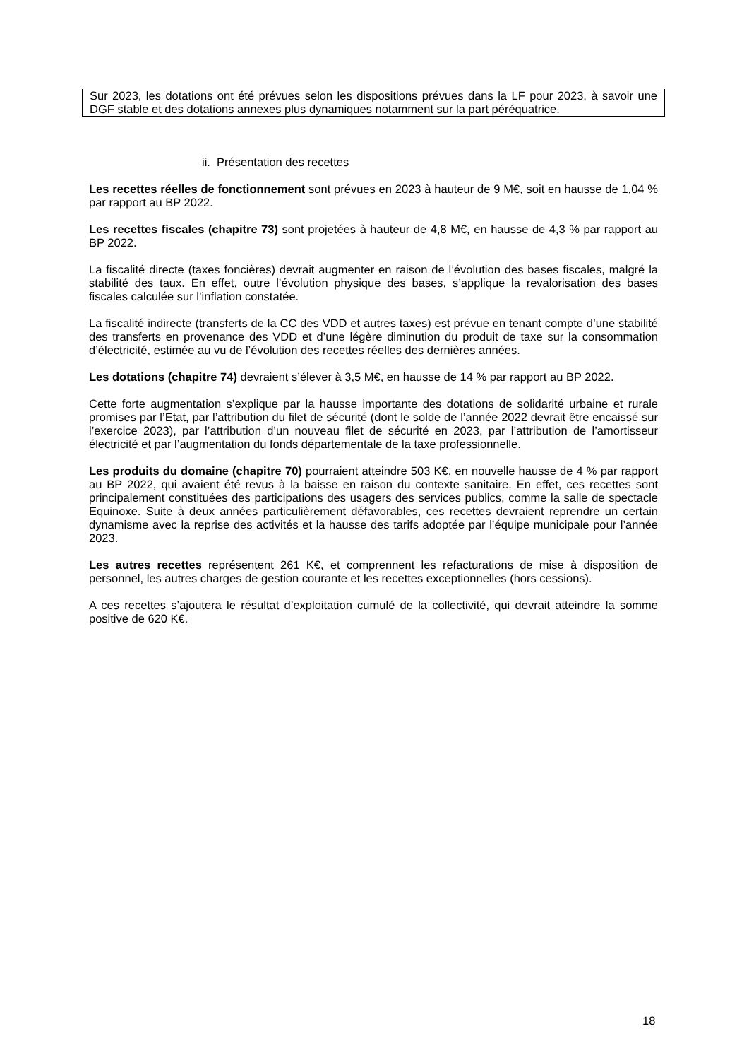Sur 2023, les dotations ont été prévues selon les dispositions prévues dans la LF pour 2023, à savoir une DGF stable et des dotations annexes plus dynamiques notamment sur la part péréquatrice.
ii. Présentation des recettes
Les recettes réelles de fonctionnement sont prévues en 2023 à hauteur de 9 M€, soit en hausse de 1,04 % par rapport au BP 2022.
Les recettes fiscales (chapitre 73) sont projetées à hauteur de 4,8 M€, en hausse de 4,3 % par rapport au BP 2022.
La fiscalité directe (taxes foncières) devrait augmenter en raison de l’évolution des bases fiscales, malgré la stabilité des taux. En effet, outre l’évolution physique des bases, s’applique la revalorisation des bases fiscales calculée sur l’inflation constatée.
La fiscalité indirecte (transferts de la CC des VDD et autres taxes) est prévue en tenant compte d’une stabilité des transferts en provenance des VDD et d’une légère diminution du produit de taxe sur la consommation d’électricité, estimée au vu de l’évolution des recettes réelles des dernières années.
Les dotations (chapitre 74) devraient s’élever à 3,5 M€, en hausse de 14 % par rapport au BP 2022.
Cette forte augmentation s’explique par la hausse importante des dotations de solidarité urbaine et rurale promises par l’Etat, par l’attribution du filet de sécurité (dont le solde de l’année 2022 devrait être encaissé sur l’exercice 2023), par l’attribution d’un nouveau filet de sécurité en 2023, par l’attribution de l’amortisseur électricité et par l’augmentation du fonds départementale de la taxe professionnelle.
Les produits du domaine (chapitre 70) pourraient atteindre 503 K€, en nouvelle hausse de 4 % par rapport au BP 2022, qui avaient été revus à la baisse en raison du contexte sanitaire. En effet, ces recettes sont principalement constituées des participations des usagers des services publics, comme la salle de spectacle Equinoxe. Suite à deux années particulièrement défavorables, ces recettes devraient reprendre un certain dynamisme avec la reprise des activités et la hausse des tarifs adoptée par l’équipe municipale pour l’année 2023.
Les autres recettes représentent 261 K€, et comprennent les refacturations de mise à disposition de personnel, les autres charges de gestion courante et les recettes exceptionnelles (hors cessions).
A ces recettes s’ajoutera le résultat d’exploitation cumulé de la collectivité, qui devrait atteindre la somme positive de 620 K€.
18